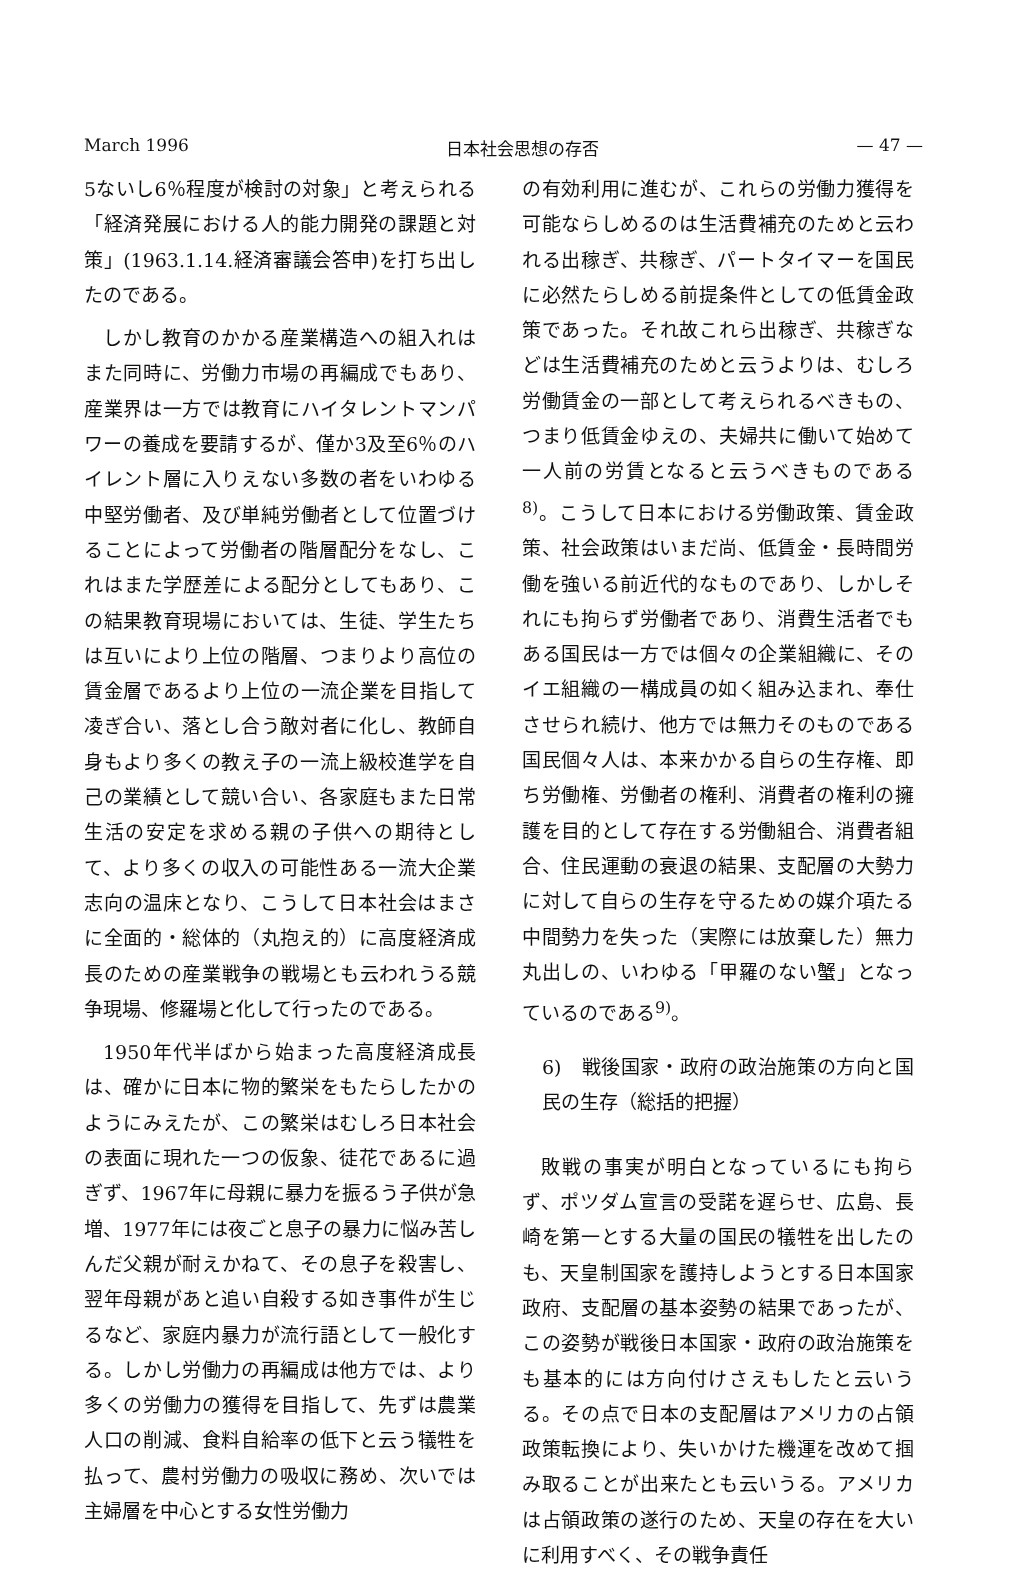March 1996 日本社会思想の存否 — 47 —
5ないし6％程度が検討の対象」と考えられる「経済発展における人的能力開発の課題と対策」(1963.1.14.経済審議会答申)を打ち出したのである。
しかし教育のかかる産業構造への組入れはまた同時に、労働力市場の再編成でもあり、産業界は一方では教育にハイタレントマンパワーの養成を要請するが、僅か3及至6％のハイレント層に入りえない多数の者をいわゆる中堅労働者、及び単純労働者として位置づけることによって労働者の階層配分をなし、これはまた学歴差による配分としてもあり、この結果教育現場においては、生徒、学生たちは互いにより上位の階層、つまりより高位の賃金層であるより上位の一流企業を目指して凌ぎ合い、落とし合う敵対者に化し、教師自身もより多くの教え子の一流上級校進学を自己の業績として競い合い、各家庭もまた日常生活の安定を求める親の子供への期待として、より多くの収入の可能性ある一流大企業志向の温床となり、こうして日本社会はまさに全面的・総体的（丸抱え的）に高度経済成長のための産業戦争の戦場とも云われうる競争現場、修羅場と化して行ったのである。
1950年代半ばから始まった高度経済成長は、確かに日本に物的繁栄をもたらしたかのようにみえたが、この繁栄はむしろ日本社会の表面に現れた一つの仮象、徒花であるに過ぎず、1967年に母親に暴力を振るう子供が急増、1977年には夜ごと息子の暴力に悩み苦しんだ父親が耐えかねて、その息子を殺害し、翌年母親があと追い自殺する如き事件が生じるなど、家庭内暴力が流行語として一般化する。しかし労働力の再編成は他方では、より多くの労働力の獲得を目指して、先ずは農業人口の削減、食料自給率の低下と云う犠牲を払って、農村労働力の吸収に務め、次いでは主婦層を中心とする女性労働力
の有効利用に進むが、これらの労働力獲得を可能ならしめるのは生活費補充のためと云われる出稼ぎ、共稼ぎ、パートタイマーを国民に必然たらしめる前提条件としての低賃金政策であった。それ故これら出稼ぎ、共稼ぎなどは生活費補充のためと云うよりは、むしろ労働賃金の一部として考えられるべきもの、つまり低賃金ゆえの、夫婦共に働いて始めて一人前の労賃となると云うべきものである<sup>8)</sup>。こうして日本における労働政策、賃金政策、社会政策はいまだ尚、低賃金・長時間労働を強いる前近代的なものであり、しかしそれにも拘らず労働者であり、消費生活者でもある国民は一方では個々の企業組織に、そのイエ組織の一構成員の如く組み込まれ、奉仕させられ続け、他方では無力そのものである国民個々人は、本来かかる自らの生存権、即ち労働権、労働者の権利、消費者の権利の擁護を目的として存在する労働組合、消費者組合、住民運動の衰退の結果、支配層の大勢力に対して自らの生存を守るための媒介項たる中間勢力を失った（実際には放棄した）無力丸出しの、いわゆる「甲羅のない蟹」となっているのである<sup>9)</sup>。
6)　戦後国家・政府の政治施策の方向と国民の生存（総括的把握）
敗戦の事実が明白となっているにも拘らず、ポツダム宣言の受諾を遅らせ、広島、長崎を第一とする大量の国民の犠牲を出したのも、天皇制国家を護持しようとする日本国家政府、支配層の基本姿勢の結果であったが、この姿勢が戦後日本国家・政府の政治施策をも基本的には方向付けさえもしたと云いうる。その点で日本の支配層はアメリカの占領政策転換により、失いかけた機運を改めて掴み取ることが出来たとも云いうる。アメリカは占領政策の遂行のため、天皇の存在を大いに利用すべく、その戦争責任